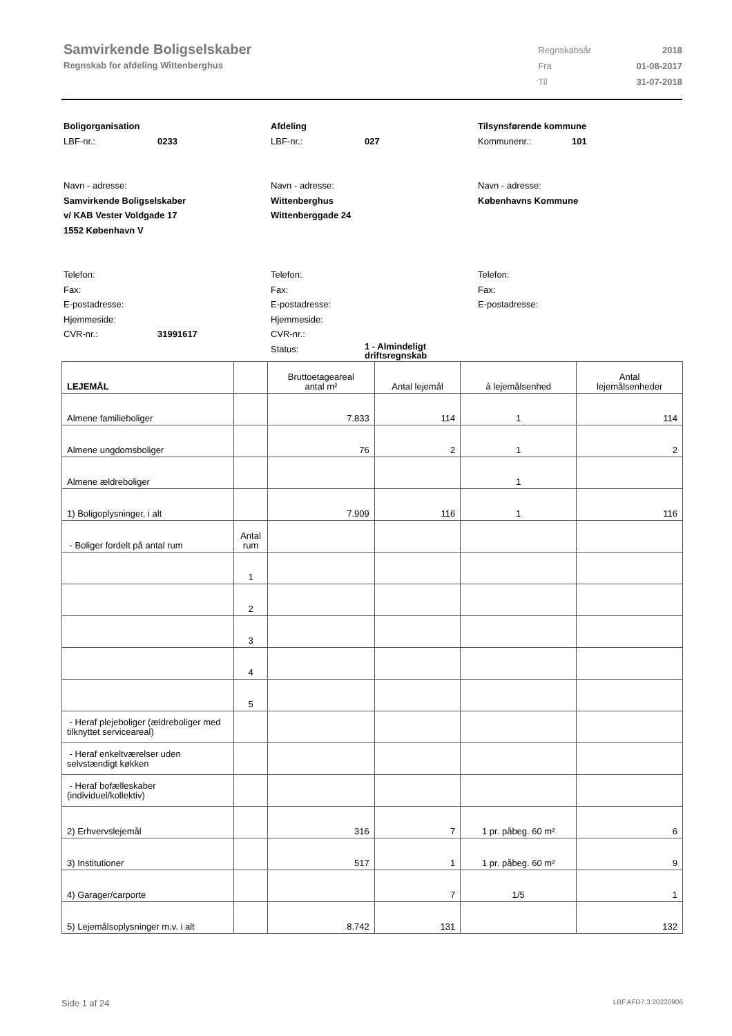Samvirkende Boligselskaber
Regnskab for afdeling Wittenberghus
| Regnskabsår | 2018 |
| Fra | 01-08-2017 |
| Til | 31-07-2018 |
Boligorganisation
LBF-nr.: 0233
Navn - adresse:
Samvirkende Boligselskaber
v/ KAB Vester Voldgade 17
1552 København V
Telefon:
Fax:
E-postadresse:
Hjemmeside:
CVR-nr.: 31991617
Afdeling
LBF-nr.: 027
Navn - adresse:
Wittenberghus
Wittenberggade 24
Telefon:
Fax:
E-postadresse:
Hjemmeside:
CVR-nr.:
Status: 1 - Almindeligt
driftsregnskab
Tilsynsførende kommune
Kommunenr.: 101
Navn - adresse:
Københavns Kommune
Telefon:
Fax:
E-postadresse:
| LEJEMÅL | | Bruttoetageareal antal m² | Antal lejemål | á lejemålsenhed | Antal lejemålsenheder |
| --- | --- | --- | --- | --- | --- |
| Almene familieboliger | | 7.833 | 114 | 1 | 114 |
| Almene ungdomsboliger | | 76 | 2 | 1 | 2 |
| Almene ældreboliger | | | | 1 | |
| 1) Boligoplysninger, i alt | | 7.909 | 116 | 1 | 116 |
| - Boliger fordelt på antal rum | Antal rum | | | | |
| | 1 | | | | |
| | 2 | | | | |
| | 3 | | | | |
| | 4 | | | | |
| | 5 | | | | |
| - Heraf plejeboliger (ældreboliger med tilknyttet serviceareal) | | | | | |
| - Heraf enkeltværelser uden selvstændigt køkken | | | | | |
| - Heraf bofælleskaber (individuel/kollektiv) | | | | | |
| 2) Erhvervslejemål | | 316 | 7 | 1 pr. påbeg. 60 m² | 6 |
| 3) Institutioner | | 517 | 1 | 1 pr. påbeg. 60 m² | 9 |
| 4) Garager/carporte | | | 7 | 1/5 | 1 |
| 5) Lejemålsoplysninger m.v. i alt | | 8.742 | 131 | | 132 |
Side 1 af 24 LBF.AFD7.3.20220906